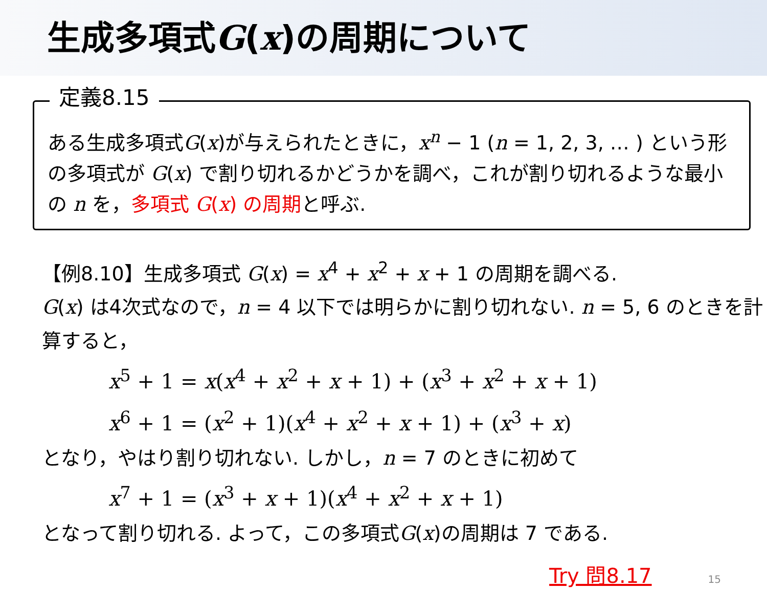生成多項式G(x)の周期について
定義8.15
ある生成多項式G(x)が与えられたときに，x<sup>n</sup> − 1 (n = 1, 2, 3, … ) という形の多項式が G(x) で割り切れるかどうかを調べ，これが割り切れるような最小の n を，多項式 G(x) の周期と呼ぶ.
【例8.10】生成多項式 G(x) = x<sup>4</sup> + x<sup>2</sup> + x + 1 の周期を調べる.
G(x) は4次式なので，n = 4 以下では明らかに割り切れない. n = 5, 6 のときを計算すると，
x<sup>5</sup> + 1 = x(x<sup>4</sup> + x<sup>2</sup> + x + 1) + (x<sup>3</sup> + x<sup>2</sup> + x + 1)
x<sup>6</sup> + 1 = (x<sup>2</sup> + 1)(x<sup>4</sup> + x<sup>2</sup> + x + 1) + (x<sup>3</sup> + x)
となり，やはり割り切れない. しかし，n = 7 のときに初めて
x<sup>7</sup> + 1 = (x<sup>3</sup> + x + 1)(x<sup>4</sup> + x<sup>2</sup> + x + 1)
となって割り切れる. よって，この多項式G(x)の周期は 7 である.
Try 問8.17 15